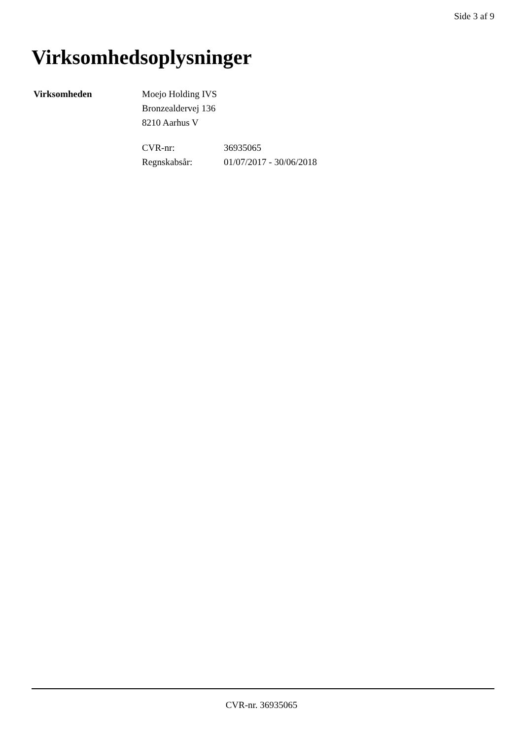Side 3 af 9
Virksomhedsoplysninger
Virksomheden Moejo Holding IVS
Bronzealdervej 136
8210 Aarhus V
| CVR-nr: | 36935065 |
| Regnskabsår: | 01/07/2017 - 30/06/2018 |
CVR-nr. 36935065